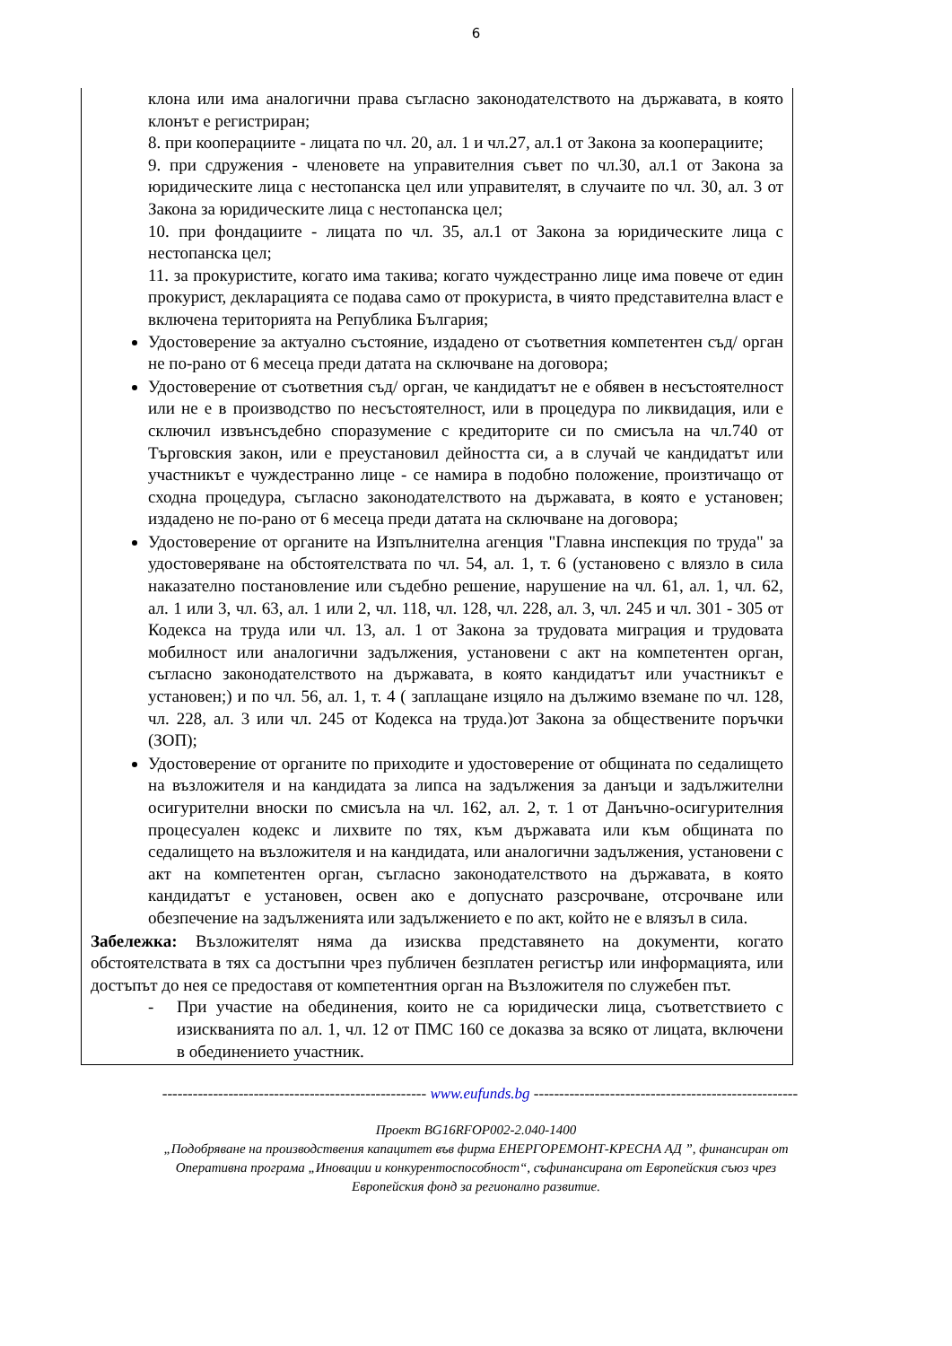6
клона или има аналогични права съгласно законодателството на държавата, в която клонът е регистриран;
8. при кооперациите - лицата по чл. 20, ал. 1 и чл.27, ал.1 от Закона за кооперациите;
9. при сдружения - членовете на управителния съвет по чл.30, ал.1 от Закона за юридическите лица с нестопанска цел или управителят, в случаите по чл. 30, ал. 3 от Закона за юридическите лица с нестопанска цел;
10. при фондациите - лицата по чл. 35, ал.1 от Закона за юридическите лица с нестопанска цел;
11. за прокуристите, когато има такива; когато чуждестранно лице има повече от един прокурист, декларацията се подава само от прокуриста, в чиято представителна власт е включена територията на Република България;
Удостоверение за актуално състояние, издадено от съответния компетентен съд/ орган не по-рано от 6 месеца преди датата на сключване на договора;
Удостоверение от съответния съд/ орган, че кандидатът не е обявен в несъстоятелност или не е в производство по несъстоятелност, или в процедура по ликвидация, или е сключил извънсъдебно споразумение с кредиторите си по смисъла на чл.740 от Търговския закон, или е преустановил дейността си, а в случай че кандидатът или участникът е чуждестранно лице - се намира в подобно положение, произтичащо от сходна процедура, съгласно законодателството на държавата, в която е установен; издадено не по-рано от 6 месеца преди датата на сключване на договора;
Удостоверение от органите на Изпълнителна агенция "Главна инспекция по труда" за удостоверяване на обстоятелствата по чл. 54, ал. 1, т. 6 (установено с влязло в сила наказателно постановление или съдебно решение, нарушение на чл. 61, ал. 1, чл. 62, ал. 1 или 3, чл. 63, ал. 1 или 2, чл. 118, чл. 128, чл. 228, ал. 3, чл. 245 и чл. 301 - 305 от Кодекса на труда или чл. 13, ал. 1 от Закона за трудовата миграция и трудовата мобилност или аналогични задължения, установени с акт на компетентен орган, съгласно законодателството на държавата, в която кандидатът или участникът е установен;) и по чл. 56, ал. 1, т. 4 ( заплащане изцяло на дължимо вземане по чл. 128, чл. 228, ал. 3 или чл. 245 от Кодекса на труда.)от Закона за обществените поръчки (ЗОП);
Удостоверение от органите по приходите и удостоверение от общината по седалището на възложителя и на кандидата за липса на задължения за данъци и задължителни осигурителни вноски по смисъла на чл. 162, ал. 2, т. 1 от Данъчно-осигурителния процесуален кодекс и лихвите по тях, към държавата или към общината по седалището на възложителя и на кандидата, или аналогични задължения, установени с акт на компетентен орган, съгласно законодателството на държавата, в която кандидатът е установен, освен ако е допуснато разсрочване, отсрочване или обезпечение на задълженията или задължението е по акт, който не е влязъл в сила.
Забележка: Възложителят няма да изисква представянето на документи, когато обстоятелствата в тях са достъпни чрез публичен безплатен регистър или информацията, или достъпът до нея се предоставя от компетентния орган на Възложителя по служебен път.
- При участие на обединения, които не са юридически лица, съответствието с изискванията по ал. 1, чл. 12 от ПМС 160 се доказва за всяко от лицата, включени в обединението участник.
---------------------------------------------------- www.eufunds.bg ----------------------------------------------------
Проект BG16RFOP002-2.040-1400
„Подобряване на производствения капацитет във фирма ЕНЕРГОРЕМОНТ-КРЕСНА АД ”, финансиран от
Оперативна програма „Иновации и конкурентоспособност“, съфинансирана от Европейския съюз чрез
Европейския фонд за регионално развитие.